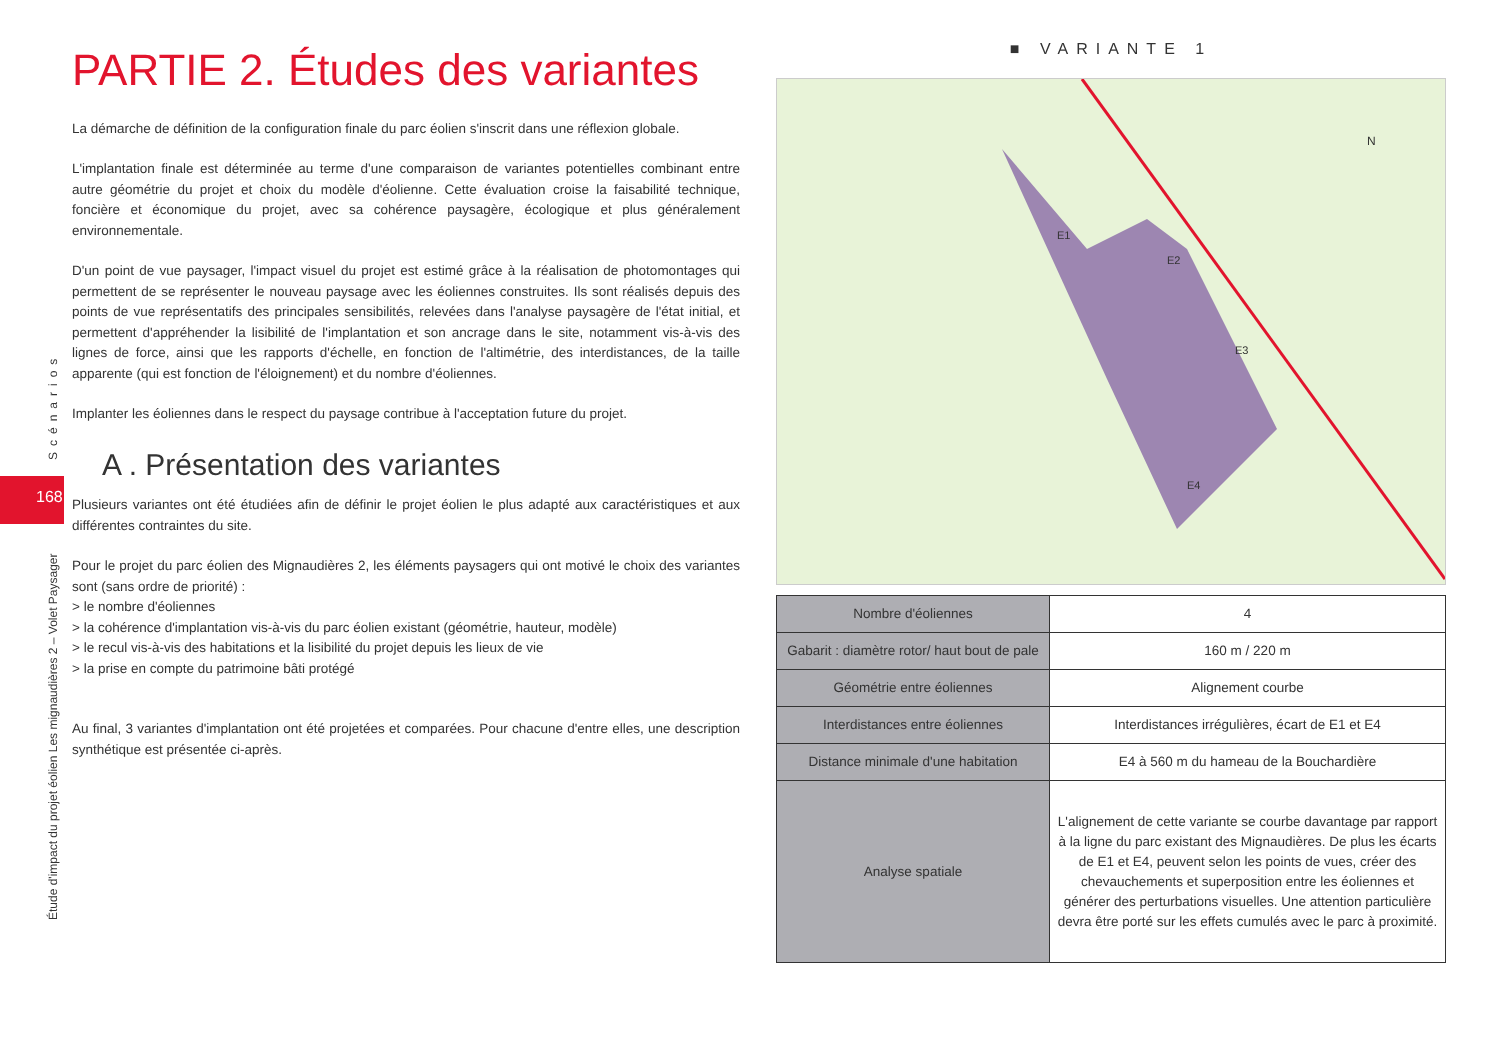Scénarios
Étude d'impact du projet éolien Les mignaudières 2 – Volet Paysager
PARTIE 2. Études des variantes
La démarche de définition de la configuration finale du parc éolien s'inscrit dans une réflexion globale.
L'implantation finale est déterminée au terme d'une comparaison de variantes potentielles combinant entre autre géométrie du projet et choix du modèle d'éolienne. Cette évaluation croise la faisabilité technique, foncière et économique du projet, avec sa cohérence paysagère, écologique et plus généralement environnementale.
D'un point de vue paysager, l'impact visuel du projet est estimé grâce à la réalisation de photomontages qui permettent de se représenter le nouveau paysage avec les éoliennes construites. Ils sont réalisés depuis des points de vue représentatifs des principales sensibilités, relevées dans l'analyse paysagère de l'état initial, et permettent d'appréhender la lisibilité de l'implantation et son ancrage dans le site, notamment vis-à-vis des lignes de force, ainsi que les rapports d'échelle, en fonction de l'altimétrie, des interdistances, de la taille apparente (qui est fonction de l'éloignement) et du nombre d'éoliennes.
Implanter les éoliennes dans le respect du paysage contribue à l'acceptation future du projet.
A . Présentation des variantes
Plusieurs variantes ont été étudiées afin de définir le projet éolien le plus adapté aux caractéristiques et aux différentes contraintes du site.
Pour le projet du parc éolien des Mignaudières 2, les éléments paysagers qui ont motivé le choix des variantes sont (sans ordre de priorité) :
> le nombre d'éoliennes
> la cohérence d'implantation vis-à-vis du parc éolien existant (géométrie, hauteur, modèle)
> le recul vis-à-vis des habitations et la lisibilité du projet depuis les lieux de vie
> la prise en compte du patrimoine bâti protégé
Au final, 3 variantes d'implantation ont été projetées et comparées. Pour chacune d'entre elles, une description synthétique est présentée ci-après.
168
■ VARIANTE 1
E1
E2
E3
E4
N
| Nombre d'éoliennes | 4 |
| Gabarit : diamètre rotor/ haut bout de pale | 160 m / 220 m |
| Géométrie entre éoliennes | Alignement courbe |
| Interdistances entre éoliennes | Interdistances irrégulières, écart de E1 et E4 |
| Distance minimale d'une habitation | E4 à 560 m du hameau de la Bouchardière |
| Analyse spatiale | L'alignement de cette variante se courbe davantage par rapport à la ligne du parc existant des Mignaudières. De plus les écarts de E1 et E4, peuvent selon les points de vues, créer des chevauchements et superposition entre les éoliennes et générer des perturbations visuelles. Une attention particulière devra être porté sur les effets cumulés avec le parc à proximité. |